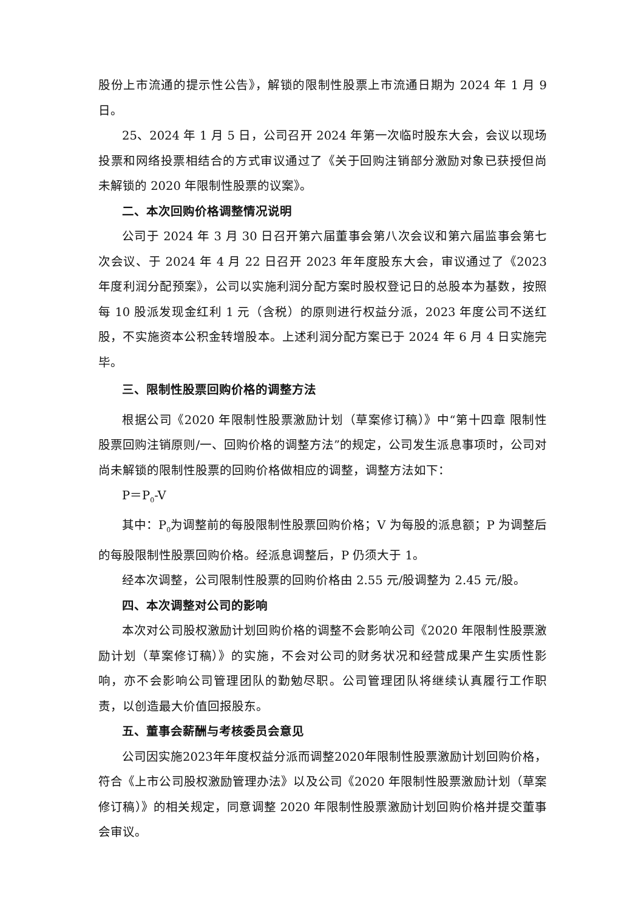股份上市流通的提示性公告》，解锁的限制性股票上市流通日期为 2024 年 1 月 9 日。
25、2024 年 1 月 5 日，公司召开 2024 年第一次临时股东大会，会议以现场投票和网络投票相结合的方式审议通过了《关于回购注销部分激励对象已获授但尚未解锁的 2020 年限制性股票的议案》。
二、本次回购价格调整情况说明
公司于 2024 年 3 月 30 日召开第六届董事会第八次会议和第六届监事会第七次会议、于 2024 年 4 月 22 日召开 2023 年年度股东大会，审议通过了《2023 年度利润分配预案》，公司以实施利润分配方案时股权登记日的总股本为基数，按照每 10 股派发现金红利 1 元（含税）的原则进行权益分派，2023 年度公司不送红股，不实施资本公积金转增股本。上述利润分配方案已于 2024 年 6 月 4 日实施完毕。
三、限制性股票回购价格的调整方法
根据公司《2020 年限制性股票激励计划（草案修订稿）》中“第十四章 限制性股票回购注销原则/一、回购价格的调整方法”的规定，公司发生派息事项时，公司对尚未解锁的限制性股票的回购价格做相应的调整，调整方法如下：
P＝P<sub>0</sub>-V
其中：P<sub>0</sub>为调整前的每股限制性股票回购价格；V 为每股的派息额；P 为调整后的每股限制性股票回购价格。经派息调整后，P 仍须大于 1。
经本次调整，公司限制性股票的回购价格由 2.55 元/股调整为 2.45 元/股。
四、本次调整对公司的影响
本次对公司股权激励计划回购价格的调整不会影响公司《2020 年限制性股票激励计划（草案修订稿）》的实施，不会对公司的财务状况和经营成果产生实质性影响，亦不会影响公司管理团队的勤勉尽职。公司管理团队将继续认真履行工作职责，以创造最大价值回报股东。
五、董事会薪酬与考核委员会意见
公司因实施2023年年度权益分派而调整2020年限制性股票激励计划回购价格，符合《上市公司股权激励管理办法》以及公司《2020 年限制性股票激励计划（草案修订稿）》的相关规定，同意调整 2020 年限制性股票激励计划回购价格并提交董事会审议。